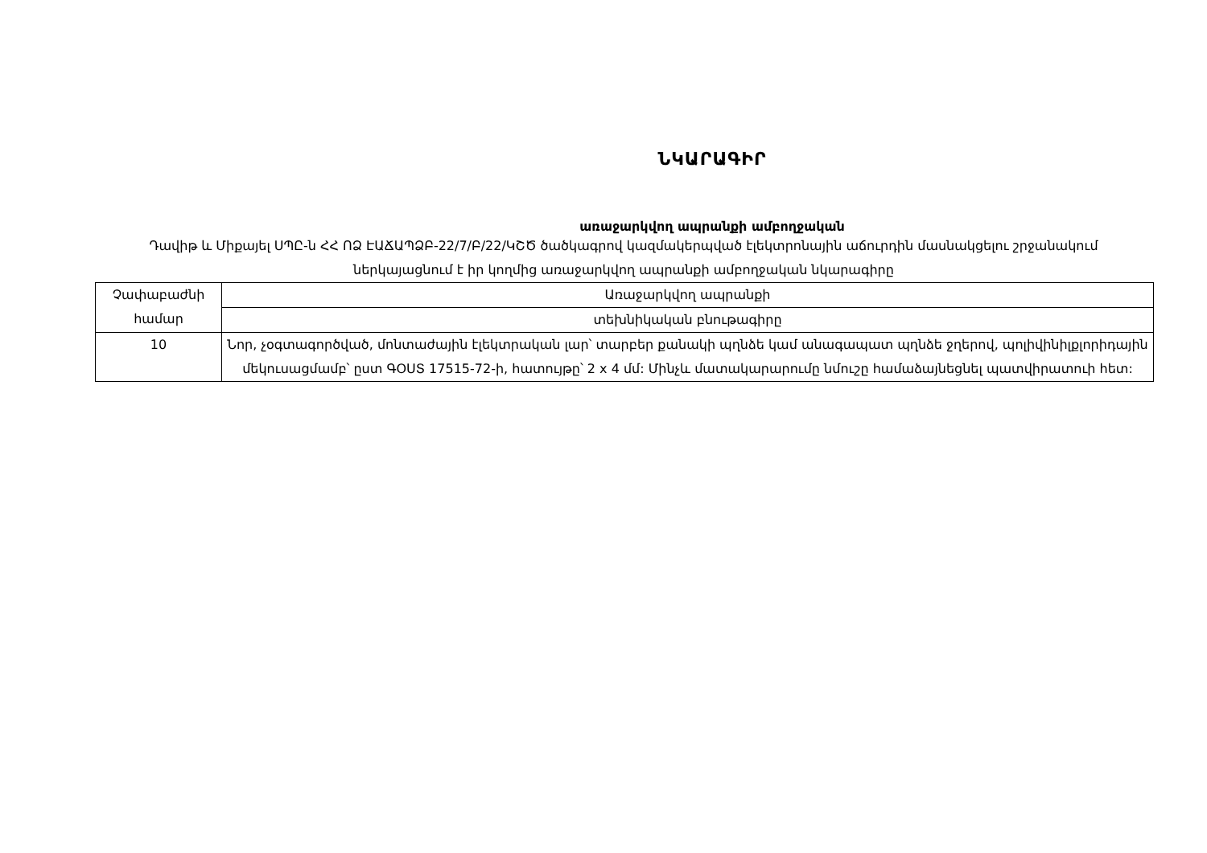ՆԿԱՐԱԳԻՐ
առաջարկվող ապրանքի ամբողջական
Դավիթ և Միքայել ՍՊԸ-ն ՀՀ ՈՁ ԷԱՃԱՊՁԲ-22/7/Բ/22/ԿՇԾ ծածկագրով կազմակերպված էլեկտրոնային աճուրդին մասնակցելու շրջանակում ներկայացնում է իր կողմից առաջարկվող ապրանքի ամբողջական նկարագիրը
| Չափաբաժնի համար | Առաջարկվող ապրանքի |
| | տեխնիկական բնութագիրը |
| 10 | Նոր, չօգտագործված, մոնտաժային էլեկտրական լար՝ տարբեր քանակի պղնձե կամ անագապատ պղնձե ջղերով, պոլիվինիլքլորիդային մեկուսացմամբ՝ ըստ ԳՕՍՏ 17515-72-ի, հատույթը՝ 2 x 4 մմ: Մինչև մատակարարումը նմուշը համաձայնեցնել պատվիրատուի հետ: |